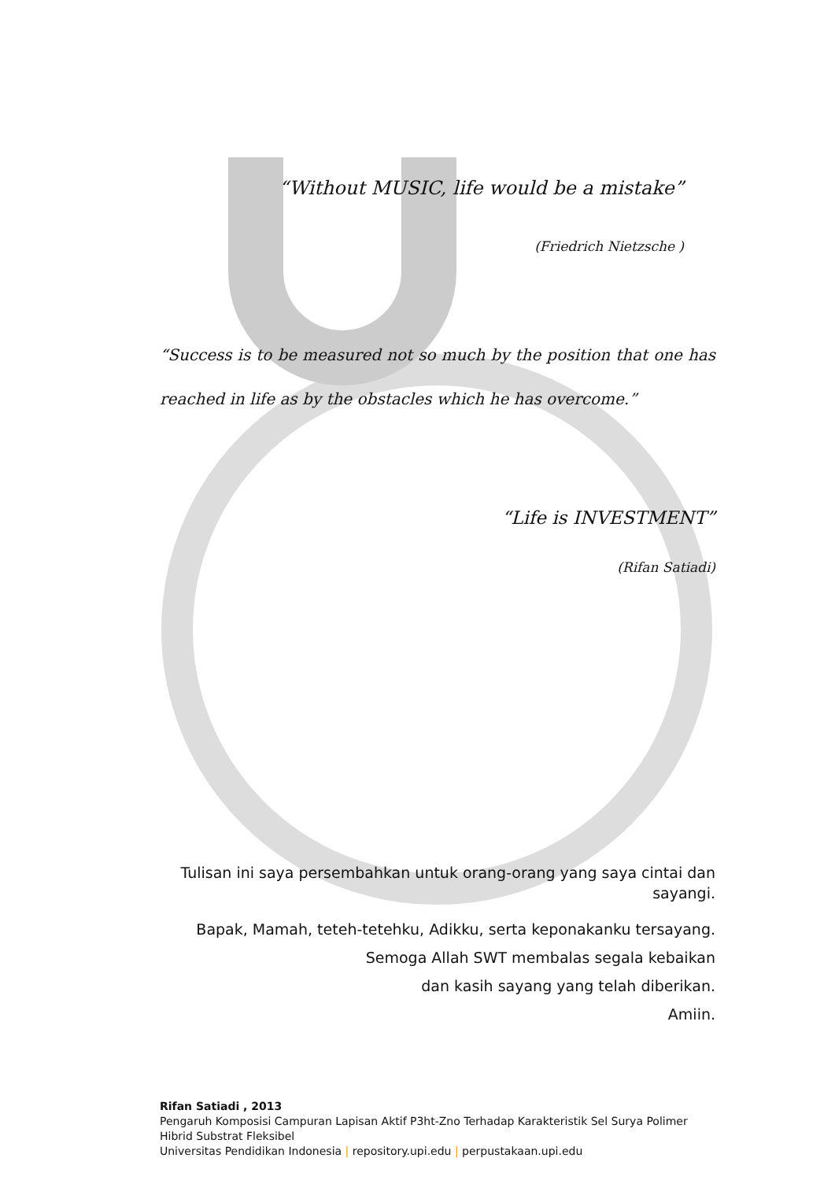“Without MUSIC, life would be a mistake”
(Friedrich Nietzsche )
“Success is to be measured not so much by the position that one has reached in life as by the obstacles which he has overcome.”
“Life is INVESTMENT”
(Rifan Satiadi)
Tulisan ini saya persembahkan untuk orang-orang yang saya cintai dan sayangi.
Bapak, Mamah, teteh-tetehku, Adikku, serta keponakanku tersayang.
Semoga Allah SWT membalas segala kebaikan
dan kasih sayang yang telah diberikan.
Amiin.
Rifan Satiadi , 2013
Pengaruh Komposisi Campuran Lapisan Aktif P3ht-Zno Terhadap Karakteristik Sel Surya Polimer Hibrid Substrat Fleksibel
Universitas Pendidikan Indonesia | repository.upi.edu | perpustakaan.upi.edu